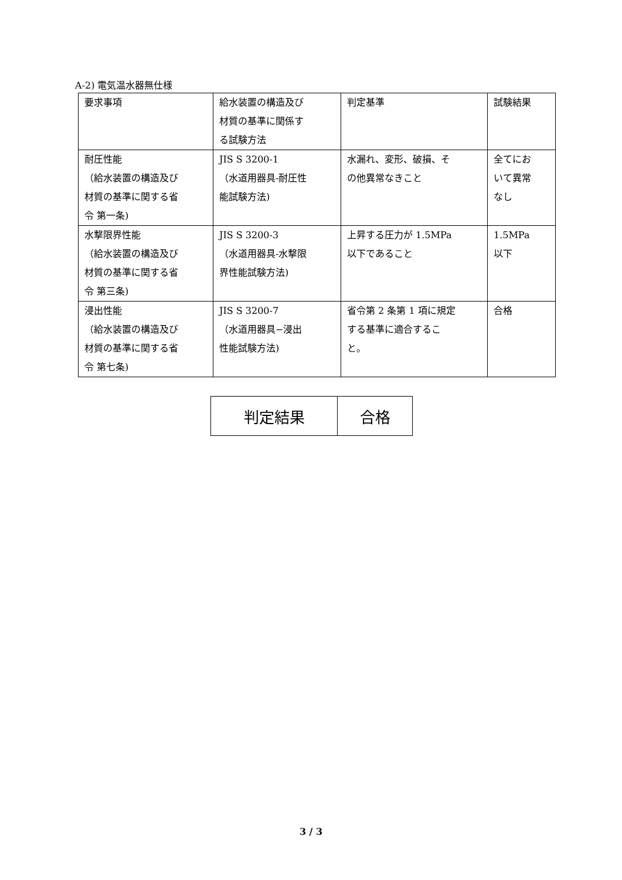A-2) 電気温水器無仕様
| 要求事項 | 給水装置の構造及び 材質の基準に関係す る試験方法 | 判定基準 | 試験結果 |
| 耐圧性能 （給水装置の構造及び 材質の基準に関する省 令 第一条) | JIS S 3200-1 （水道用器具-耐圧性 能試験方法) | 水漏れ、変形、破損、そ の他異常なきこと | 全てにお いて異常 なし |
| 水撃限界性能 （給水装置の構造及び 材質の基準に関する省 令 第三条) | JIS S 3200-3 （水道用器具-水撃限 界性能試験方法) | 上昇する圧力が 1.5MPa 以下であること | 1.5MPa 以下 |
| 浸出性能 （給水装置の構造及び 材質の基準に関する省 令 第七条) | JIS S 3200-7 （水道用器具−浸出 性能試験方法) | 省令第 2 条第 1 項に規定 する基準に適合するこ と。 | 合格 |
| 判定結果 | 合格 |
3 / 3